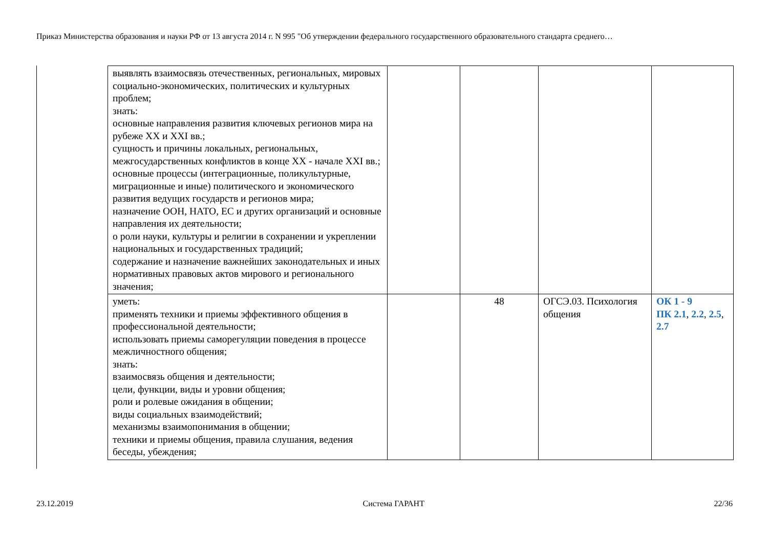Приказ Министерства образования и науки РФ от 13 августа 2014 г. N 995 "Об утверждении федерального государственного образовательного стандарта среднего…
| выявлять взаимосвязь отечественных, региональных, мировых социально-экономических, политических и культурных проблем; знать: основные направления развития ключевых регионов мира на рубеже XX и XXI вв.; сущность и причины локальных, региональных, межгосударственных конфликтов в конце XX - начале XXI вв.; основные процессы (интеграционные, поликультурные, миграционные и иные) политического и экономического развития ведущих государств и регионов мира; назначение ООН, НАТО, ЕС и других организаций и основные направления их деятельности; о роли науки, культуры и религии в сохранении и укреплении национальных и государственных традиций; содержание и назначение важнейших законодательных и иных нормативных правовых актов мирового и регионального значения; | | | | |
| уметь: применять техники и приемы эффективного общения в профессиональной деятельности; использовать приемы саморегуляции поведения в процессе межличностного общения; знать: взаимосвязь общения и деятельности; цели, функции, виды и уровни общения; роли и ролевые ожидания в общении; виды социальных взаимодействий; механизмы взаимопонимания в общении; техники и приемы общения, правила слушания, ведения беседы, убеждения; | | 48 | ОГСЭ.03. Психология общения | ОК 1 - 9 ПК 2.1 , 2.2 , 2.5 , 2.7 |
23.12.2019 Система ГАРАНТ 22/36